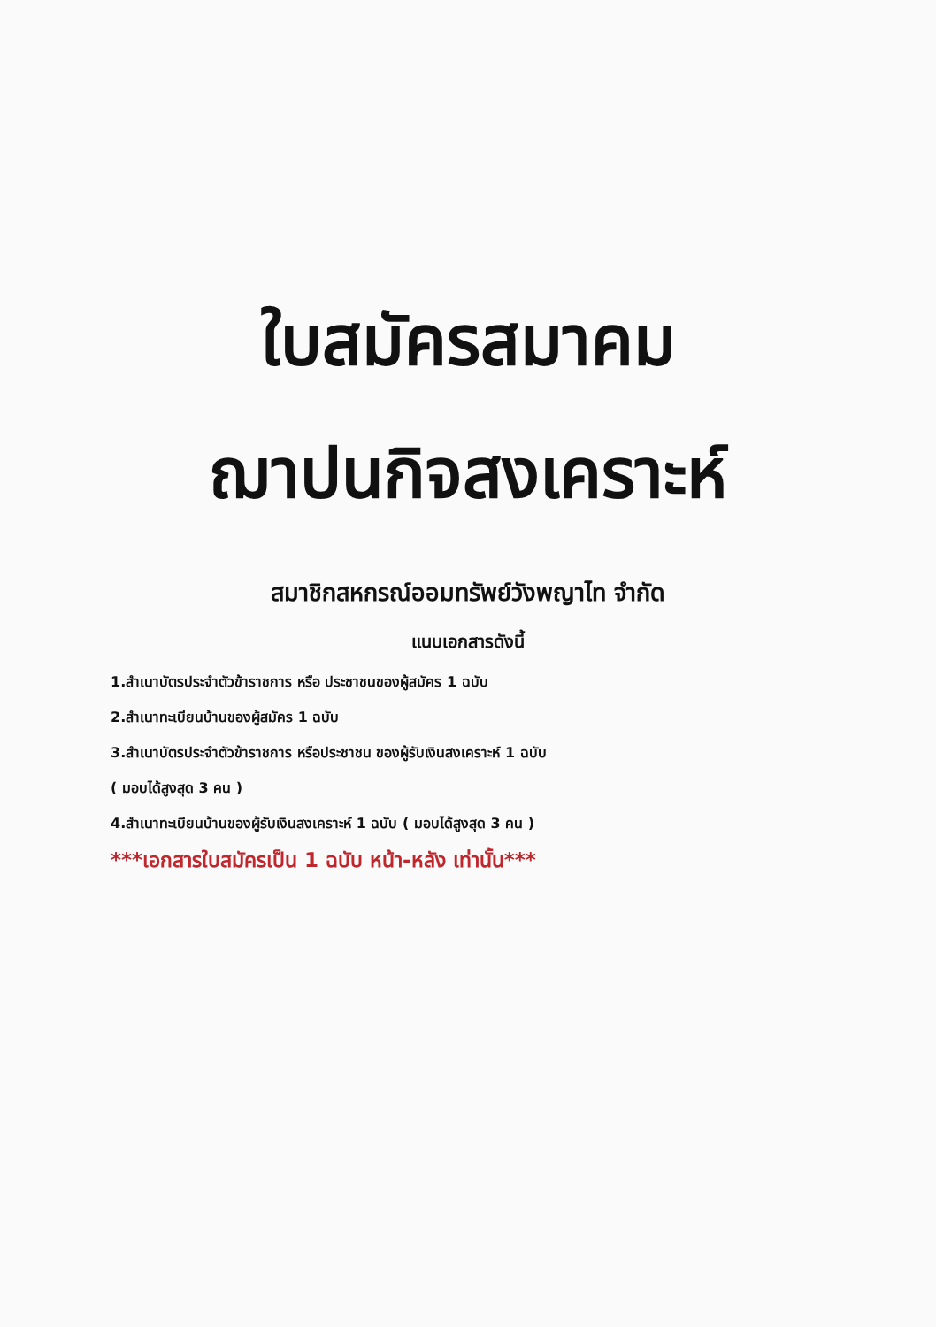ใบสมัครสมาคม
ฌาปนกิจสงเคราะห์
สมาชิกสหกรณ์ออมทรัพย์วังพญาไท จำกัด
แนบเอกสารดังนี้
1.สำเนาบัตรประจำตัวข้าราชการ หรือ ประชาชนของผู้สมัคร 1 ฉบับ
2.สำเนาทะเบียนบ้านของผู้สมัคร 1 ฉบับ
3.สำเนาบัตรประจำตัวข้าราชการ หรือประชาชน ของผู้รับเงินสงเคราะห์ 1 ฉบับ
( มอบได้สูงสุด 3 คน )
4.สำเนาทะเบียนบ้านของผู้รับเงินสงเคราะห์ 1 ฉบับ ( มอบได้สูงสุด 3 คน )
***เอกสารใบสมัครเป็น 1 ฉบับ หน้า-หลัง เท่านั้น***